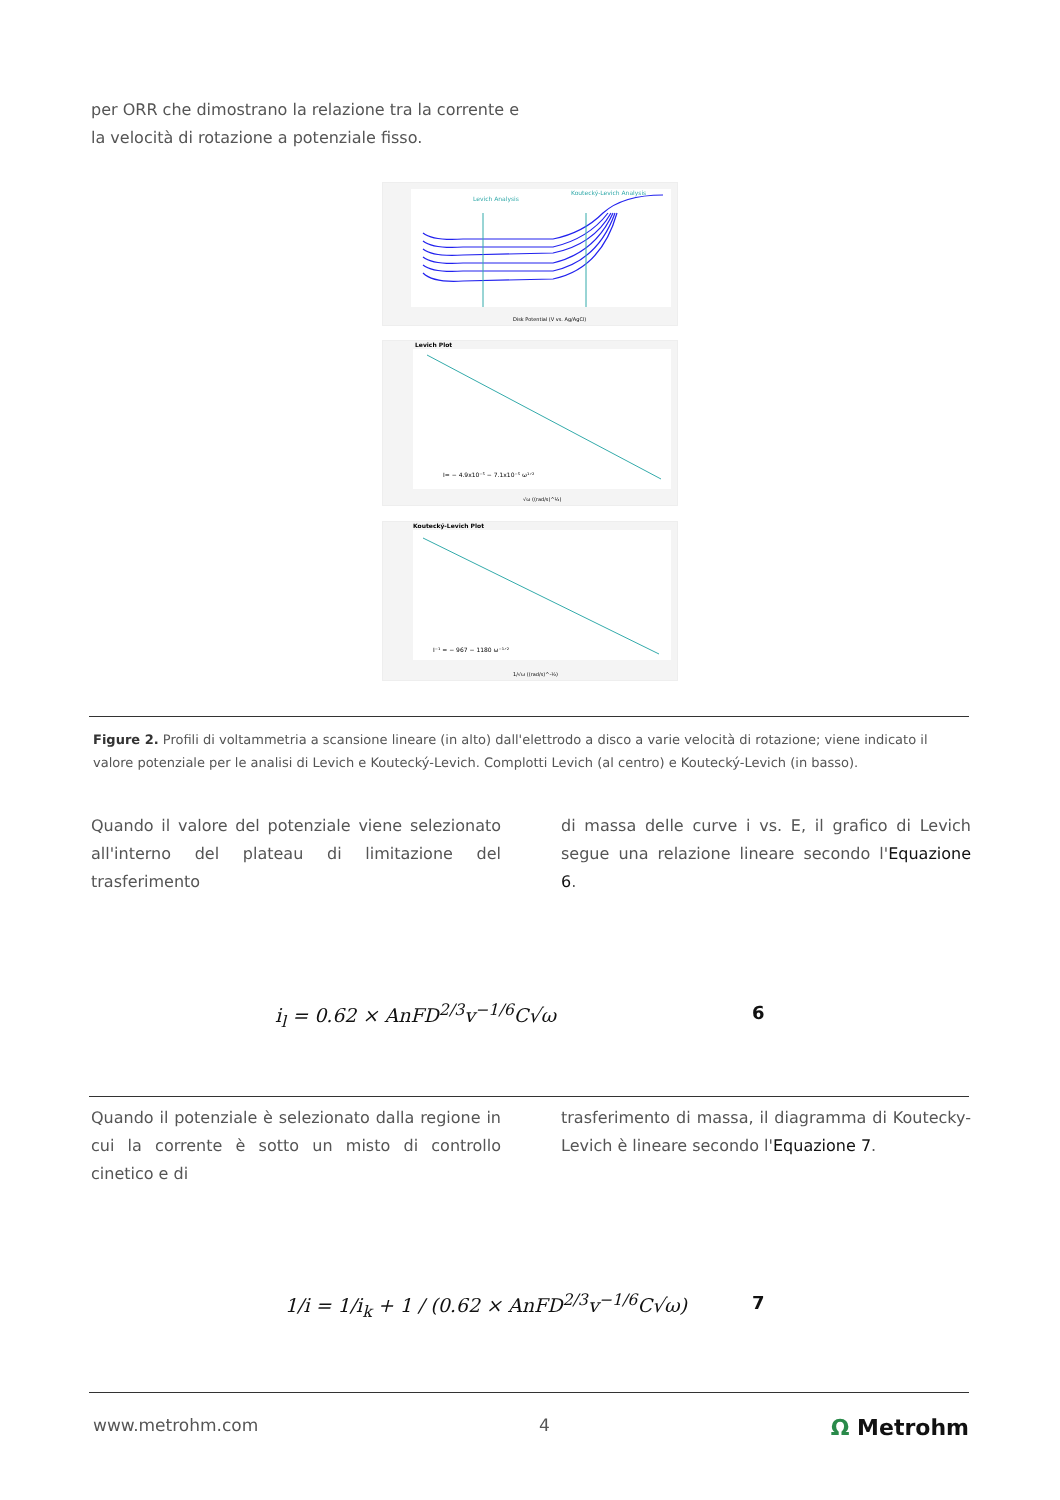per ORR che dimostrano la relazione tra la corrente e
la velocità di rotazione a potenziale fisso.
Levich Analysis
Koutecký-Levich Analysis
Disk Potential (V vs. Ag/AgCl)
Levich Plot
I= − 4.9x10⁻⁵ − 7.1x10⁻⁵ ω¹ᐟ²
√ω ((rad/s)^½)
Koutecký-Levich Plot
I⁻¹ = − 967 − 1180 ω⁻¹ᐟ²
1/√ω ((rad/s)^-½)
Figure 2. Profili di voltammetria a scansione lineare (in alto) dall'elettrodo a disco a varie velocità di rotazione; viene indicato il valore potenziale per le analisi di Levich e Koutecký-Levich. Complotti Levich (al centro) e Koutecký-Levich (in basso).
Quando il valore del potenziale viene selezionato all'interno del plateau di limitazione del trasferimento
di massa delle curve i vs. E, il grafico di Levich segue una relazione lineare secondo l'Equazione 6.
i<sub>l</sub> = 0.62 × AnFD<sup>2/3</sup>v<sup>−1/6</sup>C√ω 6
Quando il potenziale è selezionato dalla regione in cui la corrente è sotto un misto di controllo cinetico e di
trasferimento di massa, il diagramma di Koutecky-Levich è lineare secondo l'Equazione 7.
1/i = 1/i<sub>k</sub> + 1 / (0.62 × AnFD<sup>2/3</sup>v<sup>−1/6</sup>C√ω)
7
www.metrohm.com 4 Ω Metrohm